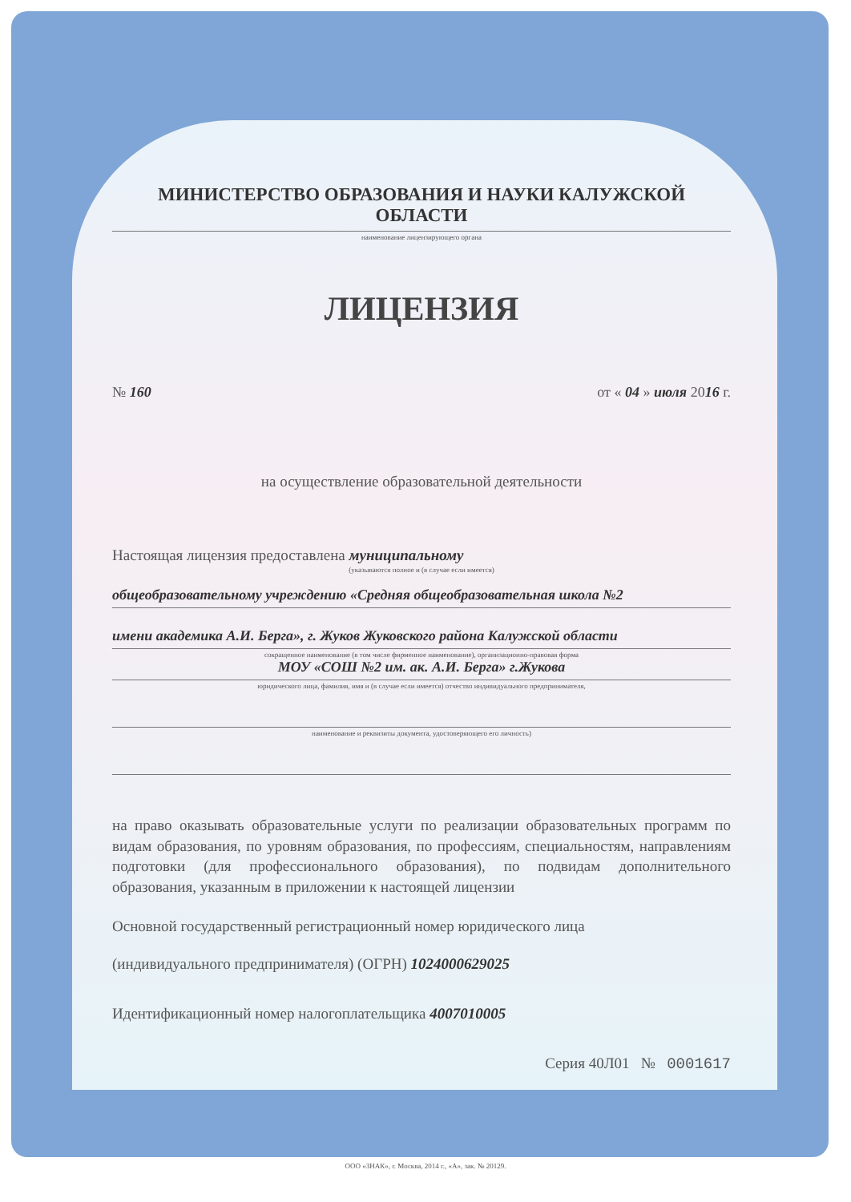МИНИСТЕРСТВО ОБРАЗОВАНИЯ И НАУКИ КАЛУЖСКОЙ ОБЛАСТИ
наименование лицензирующего органа
ЛИЦЕНЗИЯ
№ 160 от « 04 » июля 2016 г.
на осуществление образовательной деятельности
Настоящая лицензия предоставлена муниципальному
(указываются полное и (в случае если имеется)
общеобразовательному учреждению «Средняя общеобразовательная школа №2
имени академика А.И. Берга», г. Жуков Жуковского района Калужской области
сокращенное наименование (в том числе фирменное наименование), организационно-правовая форма
МОУ «СОШ №2 им. ак. А.И. Берга» г.Жукова
юридического лица, фамилия, имя и (в случае если имеется) отчество индивидуального предпринимателя,
наименование и реквизиты документа, удостоверяющего его личность)
на право оказывать образовательные услуги по реализации образовательных программ по видам образования, по уровням образования, по профессиям, специальностям, направлениям подготовки (для профессионального образования), по подвидам дополнительного образования, указанным в приложении к настоящей лицензии
Основной государственный регистрационный номер юридического лица
(индивидуального предпринимателя) (ОГРН) 1024000629025
Идентификационный номер налогоплательщика 4007010005
Серия 40Л01 № 0001617
ООО «ЗНАК», г. Москва, 2014 г., «А», зак. № 20129.